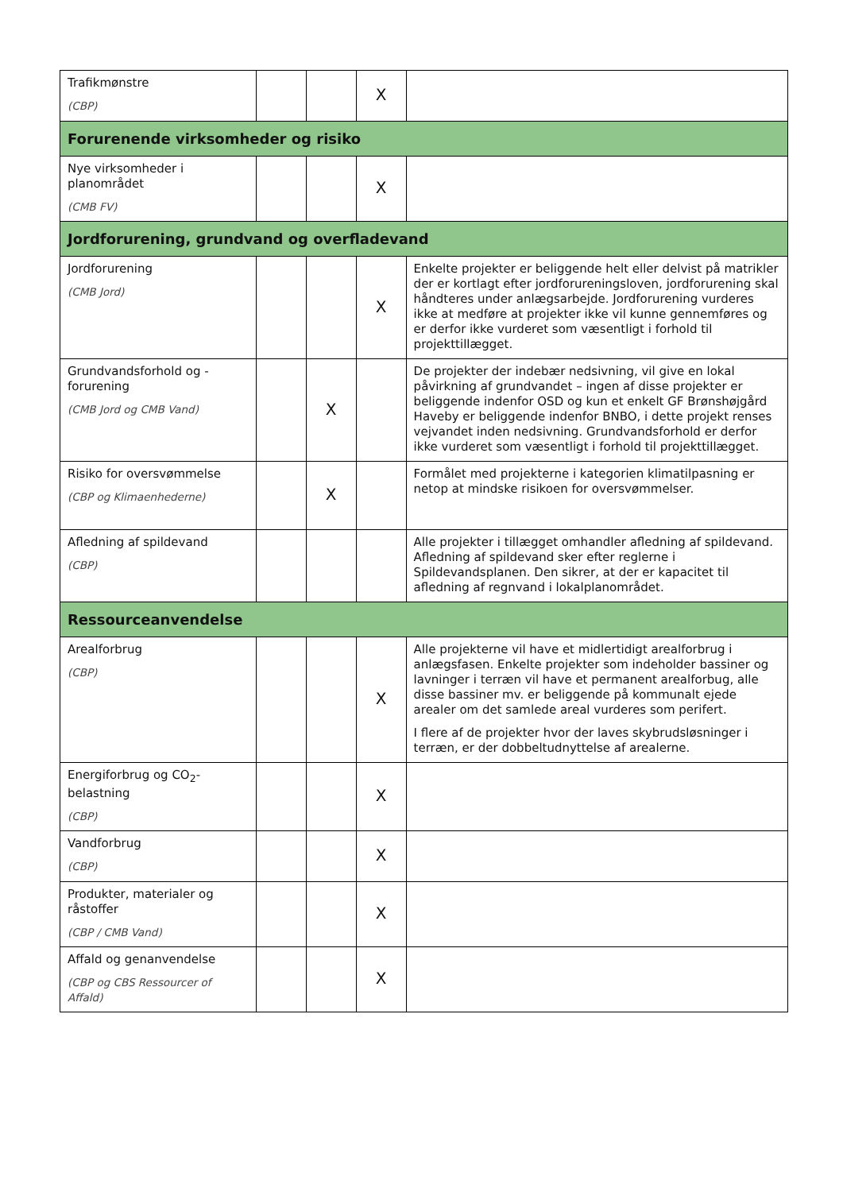| Trafikmønstre (CBP) | | | X | |
| Forurenende virksomheder og risiko | | | | |
| Nye virksomheder i planområdet (CMB FV) | | | X | |
| Jordforurening, grundvand og overfladevand | | | | |
| Jordforurening (CMB Jord) | | | X | Enkelte projekter er beliggende helt eller delvist på matrikler der er kortlagt efter jordforureningsloven, jordforurening skal håndteres under anlægsarbejde. Jordforurening vurderes ikke at medføre at projekter ikke vil kunne gennemføres og er derfor ikke vurderet som væsentligt i forhold til projekttillægget. |
| Grundvandsforhold og -forurening (CMB Jord og CMB Vand) | | X | | De projekter der indebær nedsivning, vil give en lokal påvirkning af grundvandet – ingen af disse projekter er beliggende indenfor OSD og kun et enkelt GF Brønshøjgård Haveby er beliggende indenfor BNBO, i dette projekt renses vejvandet inden nedsivning. Grundvandsforhold er derfor ikke vurderet som væsentligt i forhold til projekttillægget. |
| Risiko for oversvømmelse (CBP og Klimaenhederne) | | X | | Formålet med projekterne i kategorien klimatilpasning er netop at mindske risikoen for oversvømmelser. |
| Afledning af spildevand (CBP) | | | | Alle projekter i tillægget omhandler afledning af spildevand. Afledning af spildevand sker efter reglerne i Spildevandsplanen. Den sikrer, at der er kapacitet til afledning af regnvand i lokalplanområdet. |
| Ressourceanvendelse | | | | |
| Arealforbrug (CBP) | | | X | Alle projekterne vil have et midlertidigt arealforbrug i anlægsfasen. Enkelte projekter som indeholder bassiner og lavninger i terræn vil have et permanent arealforbug, alle disse bassiner mv. er beliggende på kommunalt ejede arealer om det samlede areal vurderes som perifert. I flere af de projekter hvor der laves skybrudsløsninger i terræn, er der dobbeltudnyttelse af arealerne. |
| Energiforbrug og CO<sub>2</sub>-belastning (CBP) | | | X | |
| Vandforbrug (CBP) | | | X | |
| Produkter, materialer og råstoffer (CBP / CMB Vand) | | | X | |
| Affald og genanvendelse (CBP og CBS Ressourcer of Affald) | | | X | |